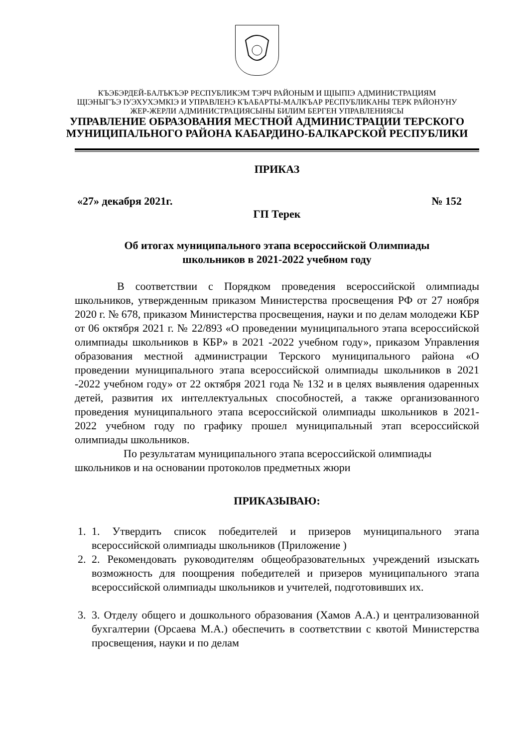КЪЭБЭРДЕЙ-БАЛЪКЪЭР РЕСПУБЛИКЭМ ТЭРЧ РАЙОНЫМ И ЩIЫПIЭ АДМИНИСТРАЦИЯМ
ЩIЭНЫГЪЭ IУЭХУХЭМКIЭ И УПРАВЛЕНЭ КЪАБАРТЫ-МАЛКЪАР РЕСПУБЛИКАНЫ ТЕРК РАЙОНУНУ
ЖЕР-ЖЕРЛИ АДМИНИСТРАЦИЯСЫНЫ БИЛИМ БЕРГЕН УПРАВЛЕНИЯСЫ
УПРАВЛЕНИЕ ОБРАЗОВАНИЯ МЕСТНОЙ АДМИНИСТРАЦИИ ТЕРСКОГО
МУНИЦИПАЛЬНОГО РАЙОНА КАБАРДИНО-БАЛКАРСКОЙ РЕСПУБЛИКИ
ПРИКАЗ
«27» декабря 2021г. № 152
ГП Терек
Об итогах муниципального этапа всероссийской Олимпиады
школьников в 2021-2022 учебном году
В соответствии с Порядком проведения всероссийской олимпиады школьников, утвержденным приказом Министерства просвещения РФ от 27 ноября 2020 г. № 678, приказом Министерства просвещения, науки и по делам молодежи КБР от 06 октября 2021 г. № 22/893 «О проведении муниципального этапа всероссийской олимпиады школьников в КБР» в 2021 -2022 учебном году», приказом Управления образования местной администрации Терского муниципального района «О проведении муниципального этапа всероссийской олимпиады школьников в 2021 -2022 учебном году» от 22 октября 2021 года № 132 и в целях выявления одаренных детей, развития их интеллектуальных способностей, а также организованного проведения муниципального этапа всероссийской олимпиады школьников в 2021-2022 учебном году по графику прошел муниципальный этап всероссийской олимпиады школьников.
По результатам муниципального этапа всероссийской олимпиады школьников и на основании протоколов предметных жюри
ПРИКАЗЫВАЮ:
1. 1. Утвердить список победителей и призеров муниципального этапа всероссийской олимпиады школьников (Приложение )
2. 2. Рекомендовать руководителям общеобразовательных учреждений изыскать возможность для поощрения победителей и призеров муниципального этапа всероссийской олимпиады школьников и учителей, подготовивших их.
3. 3. Отделу общего и дошкольного образования (Хамов А.А.) и централизованной бухгалтерии (Орсаева М.А.) обеспечить в соответствии с квотой Министерства просвещения, науки и по делам